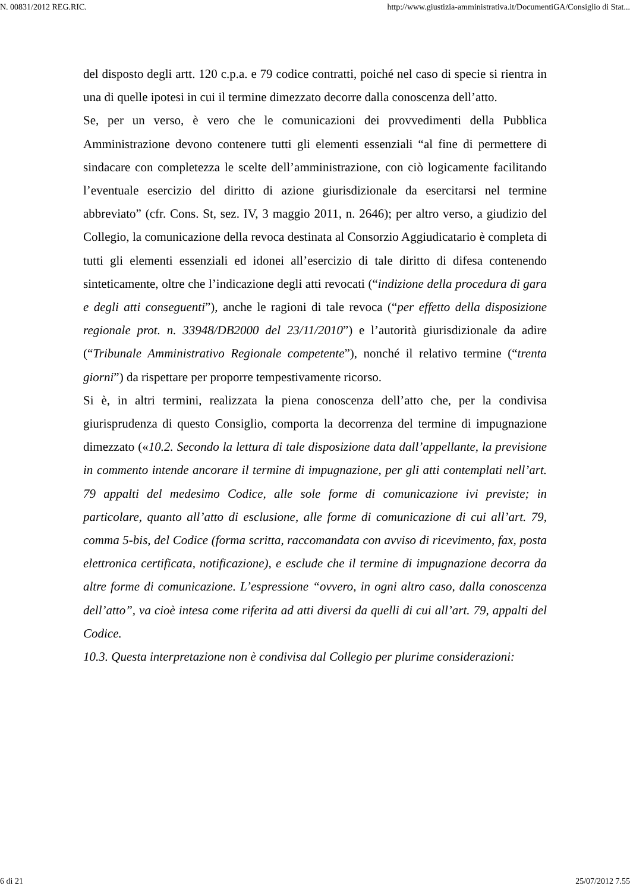N. 00831/2012 REG.RIC. http://www.giustizia-amministrativa.it/DocumentiGA/Consiglio di Stat...
del disposto degli artt. 120 c.p.a. e 79 codice contratti, poiché nel caso di specie si rientra in una di quelle ipotesi in cui il termine dimezzato decorre dalla conoscenza dell’atto.
Se, per un verso, è vero che le comunicazioni dei provvedimenti della Pubblica Amministrazione devono contenere tutti gli elementi essenziali “al fine di permettere di sindacare con completezza le scelte dell’amministrazione, con ciò logicamente facilitando l’eventuale esercizio del diritto di azione giurisdizionale da esercitarsi nel termine abbreviato” (cfr. Cons. St, sez. IV, 3 maggio 2011, n. 2646); per altro verso, a giudizio del Collegio, la comunicazione della revoca destinata al Consorzio Aggiudicatario è completa di tutti gli elementi essenziali ed idonei all’esercizio di tale diritto di difesa contenendo sinteticamente, oltre che l’indicazione degli atti revocati (“indizione della procedura di gara e degli atti conseguenti”), anche le ragioni di tale revoca (“per effetto della disposizione regionale prot. n. 33948/DB2000 del 23/11/2010”) e l’autorità giurisdizionale da adire (“Tribunale Amministrativo Regionale competente”), nonché il relativo termine (“trenta giorni”) da rispettare per proporre tempestivamente ricorso.
Si è, in altri termini, realizzata la piena conoscenza dell’atto che, per la condivisa giurisprudenza di questo Consiglio, comporta la decorrenza del termine di impugnazione dimezzato («10.2. Secondo la lettura di tale disposizione data dall’appellante, la previsione in commento intende ancorare il termine di impugnazione, per gli atti contemplati nell’art. 79 appalti del medesimo Codice, alle sole forme di comunicazione ivi previste; in particolare, quanto all’atto di esclusione, alle forme di comunicazione di cui all’art. 79, comma 5-bis, del Codice (forma scritta, raccomandata con avviso di ricevimento, fax, posta elettronica certificata, notificazione), e esclude che il termine di impugnazione decorra da altre forme di comunicazione. L’espressione “ovvero, in ogni altro caso, dalla conoscenza dell’atto”, va cioè intesa come riferita ad atti diversi da quelli di cui all’art. 79, appalti del Codice.
10.3. Questa interpretazione non è condivisa dal Collegio per plurime considerazioni:
6 di 21 25/07/2012 7.55